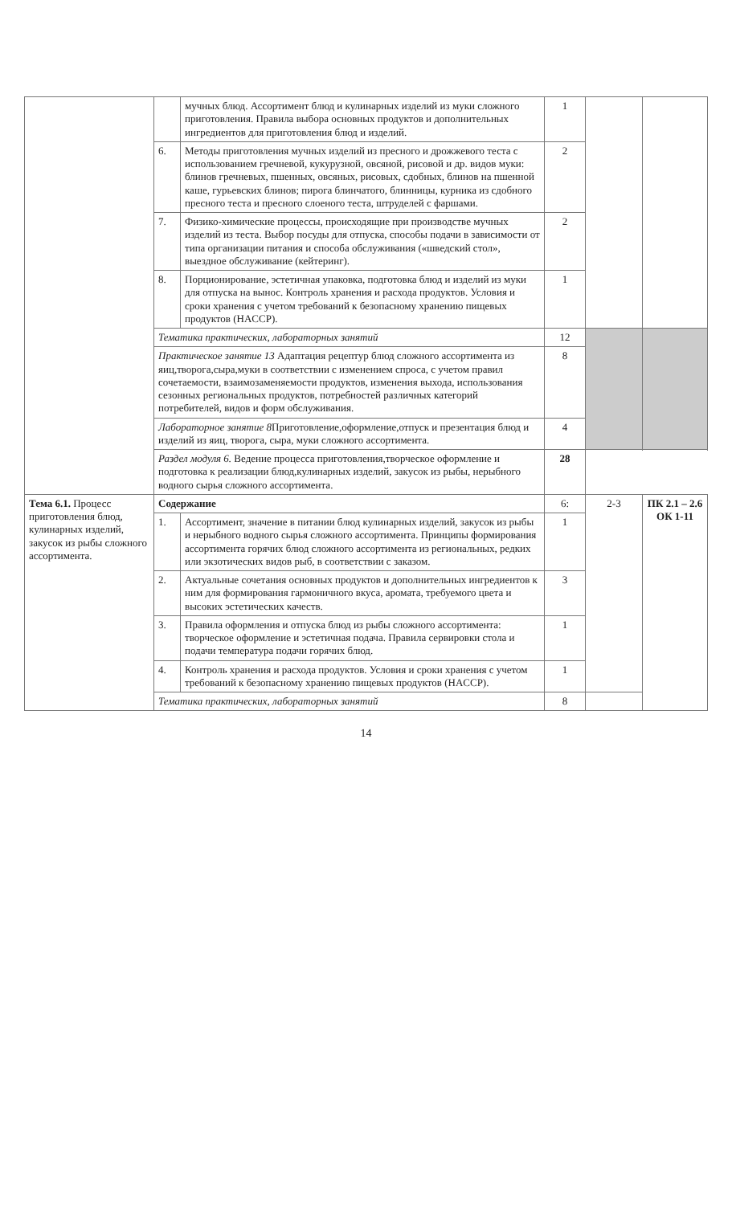| | | мучных блюд. Ассортимент блюд и кулинарных изделий из муки сложного приготовления. Правила выбора основных продуктов и дополнительных ингредиентов для приготовления блюд и изделий. | 1 | | |
| | 6. | Методы приготовления мучных изделий из пресного и дрожжевого теста с использованием гречневой, кукурузной, овсяной, рисовой и др. видов муки: блинов гречневых, пшенных, овсяных, рисовых, сдобных, блинов на пшенной каше, гурьевских блинов; пирога блинчатого, блинницы, курника из сдобного пресного теста и пресного слоеного теста, штруделей с фаршами. | 2 | | |
| | 7. | Физико-химические процессы, происходящие при производстве мучных изделий из теста. Выбор посуды для отпуска, способы подачи в зависимости от типа организации питания и способа обслуживания («шведский стол», выездное обслуживание (кейтеринг). | 2 | | |
| | 8. | Порционирование, эстетичная упаковка, подготовка блюд и изделий из муки для отпуска на вынос. Контроль хранения и расхода продуктов. Условия и сроки хранения с учетом требований к безопасному хранению пищевых продуктов (HACCP). | 1 | | |
| | Тематика практических, лабораторных занятий | | 12 | | |
| | Практическое занятие 13 Адаптация рецептур блюд сложного ассортимента из яиц,творога,сыра,муки в соответствии с изменением спроса, с учетом правил сочетаемости, взаимозаменяемости продуктов, изменения выхода, использования сезонных региональных продуктов, потребностей различных категорий потребителей, видов и форм обслуживания. | | 8 | | |
| | Лабораторное занятие 8 Приготовление,оформление,отпуск и презентация блюд и изделий из яиц, творога, сыра, муки сложного ассортимента. | | 4 | | |
| | Раздел модуля 6. Ведение процесса приготовления,творческое оформление и подготовка к реализации блюд,кулинарных изделий, закусок из рыбы, нерыбного водного сырья сложного ассортимента. | | 28 | | |
| Тема 6.1. Процесс приготовления блюд, кулинарных изделий, закусок из рыбы сложного ассортимента. | Содержание | | 6: | 2-3 | ПК 2.1 – 2.6 ОК 1-11 |
| | 1. | Ассортимент, значение в питании блюд кулинарных изделий, закусок из рыбы и нерыбного водного сырья сложного ассортимента. Принципы формирования ассортимента горячих блюд сложного ассортимента из региональных, редких или экзотических видов рыб, в соответствии с заказом. | 1 | | |
| | 2. | Актуальные сочетания основных продуктов и дополнительных ингредиентов к ним для формирования гармоничного вкуса, аромата, требуемого цвета и высоких эстетических качеств. | 3 | | |
| | 3. | Правила оформления и отпуска блюд из рыбы сложного ассортимента: творческое оформление и эстетичная подача. Правила сервировки стола и подачи температура подачи горячих блюд. | 1 | | |
| | 4. | Контроль хранения и расхода продуктов. Условия и сроки хранения с учетом требований к безопасному хранению пищевых продуктов (HACCP). | 1 | | |
| | Тематика практических, лабораторных занятий | | 8 | | |
14